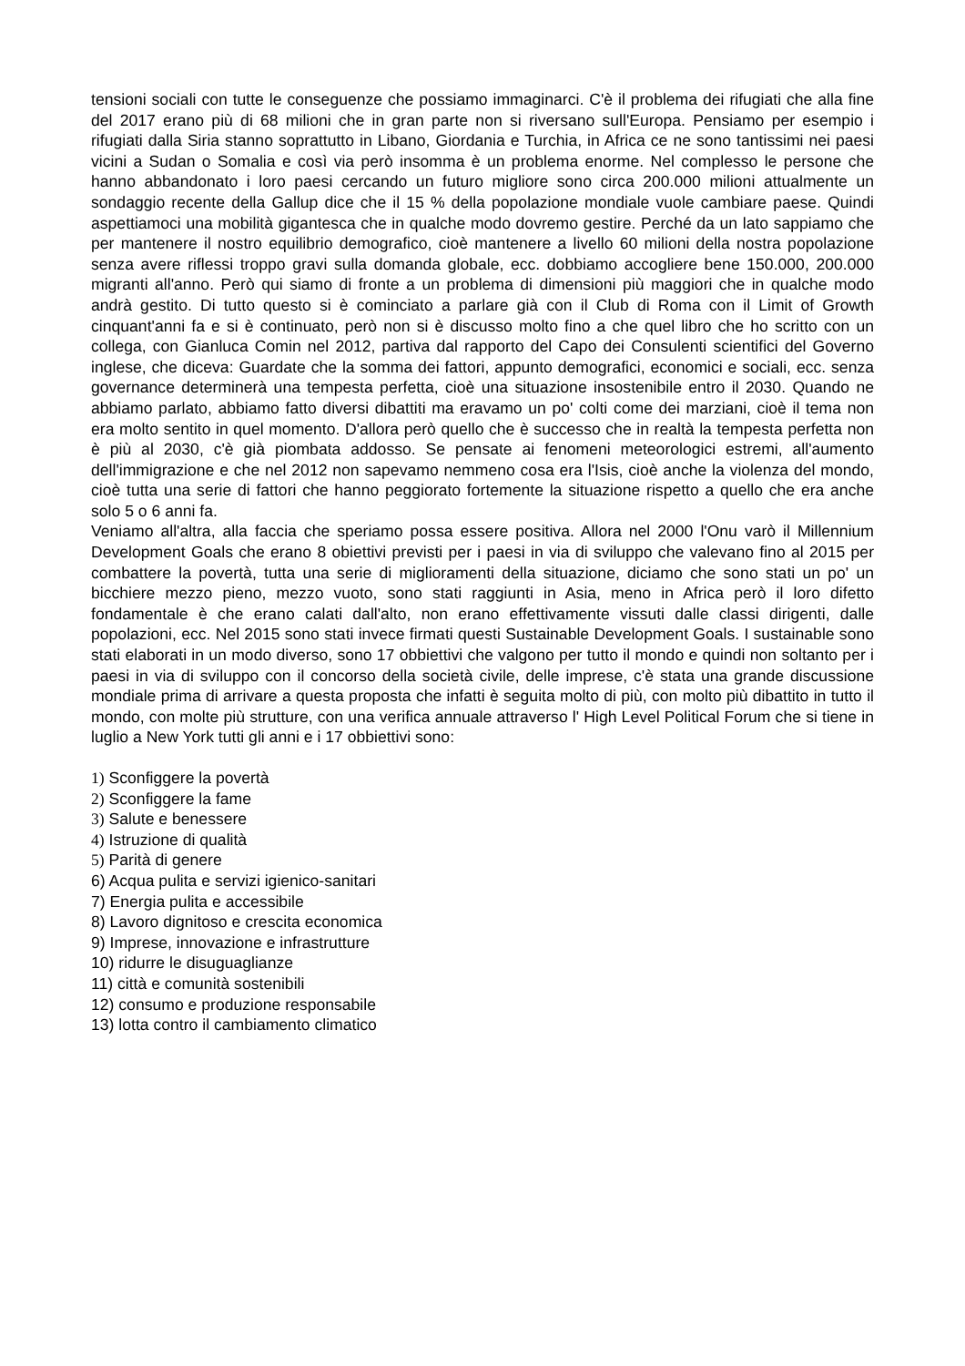tensioni sociali con tutte le conseguenze che possiamo immaginarci. C'è il problema dei rifugiati che alla fine del 2017 erano più di 68 milioni che in gran parte non si riversano sull'Europa. Pensiamo per esempio i rifugiati dalla Siria stanno soprattutto in Libano, Giordania e Turchia, in Africa ce ne sono tantissimi nei paesi vicini a Sudan o Somalia e così via però insomma è un problema enorme. Nel complesso le persone che hanno abbandonato i loro paesi cercando un futuro migliore sono circa 200.000 milioni attualmente un sondaggio recente della Gallup dice che il 15 % della popolazione mondiale vuole cambiare paese. Quindi aspettiamoci una mobilità gigantesca che in qualche modo dovremo gestire. Perché da un lato sappiamo che per mantenere il nostro equilibrio demografico, cioè mantenere a livello 60 milioni della nostra popolazione senza avere riflessi troppo gravi sulla domanda globale, ecc. dobbiamo accogliere bene 150.000, 200.000 migranti all'anno. Però qui siamo di fronte a un problema di dimensioni più maggiori che in qualche modo andrà gestito. Di tutto questo si è cominciato a parlare già con il Club di Roma con il Limit of Growth cinquant'anni fa e si è continuato, però non si è discusso molto fino a che quel libro che ho scritto con un collega, con Gianluca Comin nel 2012, partiva dal rapporto del Capo dei Consulenti scientifici del Governo inglese, che diceva: Guardate che la somma dei fattori, appunto demografici, economici e sociali, ecc. senza governance determinerà una tempesta perfetta, cioè una situazione insostenibile entro il 2030. Quando ne abbiamo parlato, abbiamo fatto diversi dibattiti ma eravamo un po' colti come dei marziani, cioè il tema non era molto sentito in quel momento. D'allora però quello che è successo che in realtà la tempesta perfetta non è più al 2030, c'è già piombata addosso. Se pensate ai fenomeni meteorologici estremi, all'aumento dell'immigrazione e che nel 2012 non sapevamo nemmeno cosa era l'Isis, cioè anche la violenza del mondo, cioè tutta una serie di fattori che hanno peggiorato fortemente la situazione rispetto a quello che era anche solo 5 o 6 anni fa.
Veniamo all'altra, alla faccia che speriamo possa essere positiva. Allora nel 2000 l'Onu varò il Millennium Development Goals che erano 8 obiettivi previsti per i paesi in via di sviluppo che valevano fino al 2015 per combattere la povertà, tutta una serie di miglioramenti della situazione, diciamo che sono stati un po' un bicchiere mezzo pieno, mezzo vuoto, sono stati raggiunti in Asia, meno in Africa però il loro difetto fondamentale è che erano calati dall'alto, non erano effettivamente vissuti dalle classi dirigenti, dalle popolazioni, ecc. Nel 2015 sono stati invece firmati questi Sustainable Development Goals. I sustainable sono stati elaborati in un modo diverso, sono 17 obbiettivi che valgono per tutto il mondo e quindi non soltanto per i paesi in via di sviluppo con il concorso della società civile, delle imprese, c'è stata una grande discussione mondiale prima di arrivare a questa proposta che infatti è seguita molto di più, con molto più dibattito in tutto il mondo, con molte più strutture, con una verifica annuale attraverso l' High Level Political Forum che si tiene in luglio a New York tutti gli anni e i 17 obbiettivi sono:
1) Sconfiggere la povertà
2) Sconfiggere la fame
3) Salute e benessere
4) Istruzione di qualità
5) Parità di genere
6) Acqua pulita e servizi igienico-sanitari
7) Energia pulita e accessibile
8) Lavoro dignitoso e crescita economica
9) Imprese, innovazione e infrastrutture
10) ridurre le disuguaglianze
11) città e comunità sostenibili
12) consumo e produzione responsabile
13) lotta contro il cambiamento climatico